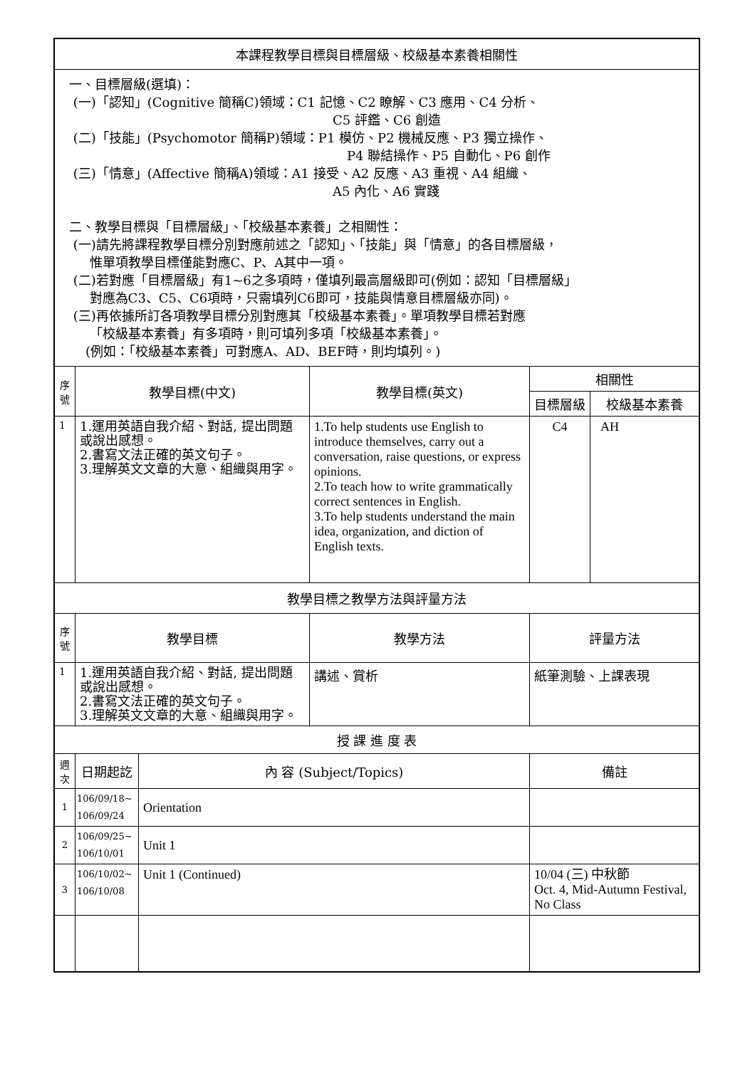| 本課程教學目標與目標層級、校級基本素養相關性 | | | | |
| 一、目標層級(選填)： (一)「認知」(Cognitive 簡稱C)領域：C1 記憶、C2 瞭解、C3 應用、C4 分析、 C5 評鑑、C6 創造 (二)「技能」(Psychomotor 簡稱P)領域：P1 模仿、P2 機械反應、P3 獨立操作、 P4 聯結操作、P5 自動化、P6 創作 (三)「情意」(Affective 簡稱A)領域：A1 接受、A2 反應、A3 重視、A4 組織、 A5 內化、A6 實踐 二、教學目標與「目標層級」、「校級基本素養」之相關性： (一)請先將課程教學目標分別對應前述之「認知」、「技能」與「情意」的各目標層級， 惟單項教學目標僅能對應C、P、A其中一項。 (二)若對應「目標層級」有1~6之多項時，僅填列最高層級即可(例如：認知「目標層級」 對應為C3、C5、C6項時，只需填列C6即可，技能與情意目標層級亦同)。 (三)再依據所訂各項教學目標分別對應其「校級基本素養」。單項教學目標若對應 「校級基本素養」有多項時，則可填列多項「校級基本素養」。 (例如：「校級基本素養」可對應A、AD、BEF時，則均填列。) | | | | |
| 序號 | 教學目標(中文) | | 教學目標(英文) | 相關性 |
| | | | | / 目標層級 / 校級基本素養 / |
| 1 | 1.運用英語自我介紹、對話, 提出問題或說出感想。 2.書寫文法正確的英文句子。 3.理解英文文章的大意、組織與用字。 | | 1.To help students use English to introduce themselves, carry out a conversation, raise questions, or express opinions. 2.To teach how to write grammatically correct sentences in English. 3.To help students understand the main idea, organization, and diction of English texts. | / C4 / AH / |
| 教學目標之教學方法與評量方法 | | | | |
| 序號 | 教學目標 | | 教學方法 | 評量方法 |
| 1 | 1.運用英語自我介紹、對話, 提出問題或說出感想。 2.書寫文法正確的英文句子。 3.理解英文文章的大意、組織與用字。 | | 講述、賞析 | 紙筆測驗、上課表現 |
| 授 課 進 度 表 | | | | |
| 週次 | 日期起訖 | 內 容 (Subject/Topics) | | 備註 |
| 1 | 106/09/18~ 106/09/24 | Orientation | | |
| 2 | 106/09/25~ 106/10/01 | Unit 1 | | |
| 3 | 106/10/02~ 106/10/08 | Unit 1 (Continued) | | 10/04 (三) 中秋節 Oct. 4, Mid-Autumn Festival, No Class |